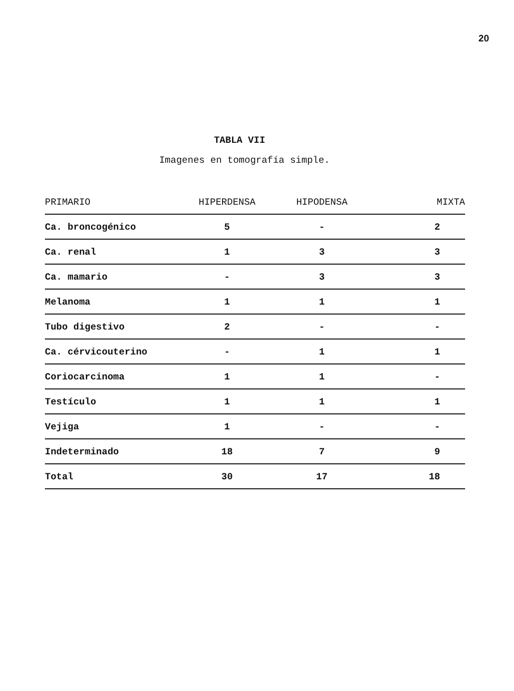20
TABLA VII
Imagenes en tomografía simple.
| PRIMARIO | HIPERDENSA | HIPODENSA | MIXTA |
| --- | --- | --- | --- |
| Ca. broncogénico | 5 | - | 2 |
| Ca. renal | 1 | 3 | 3 |
| Ca. mamario | - | 3 | 3 |
| Melanoma | 1 | 1 | 1 |
| Tubo digestivo | 2 | - | - |
| Ca. cérvicouterino | - | 1 | 1 |
| Coriocarcinoma | 1 | 1 | - |
| Testículo | 1 | 1 | 1 |
| Vejiga | 1 | - | - |
| Indeterminado | 18 | 7 | 9 |
| Total | 30 | 17 | 18 |